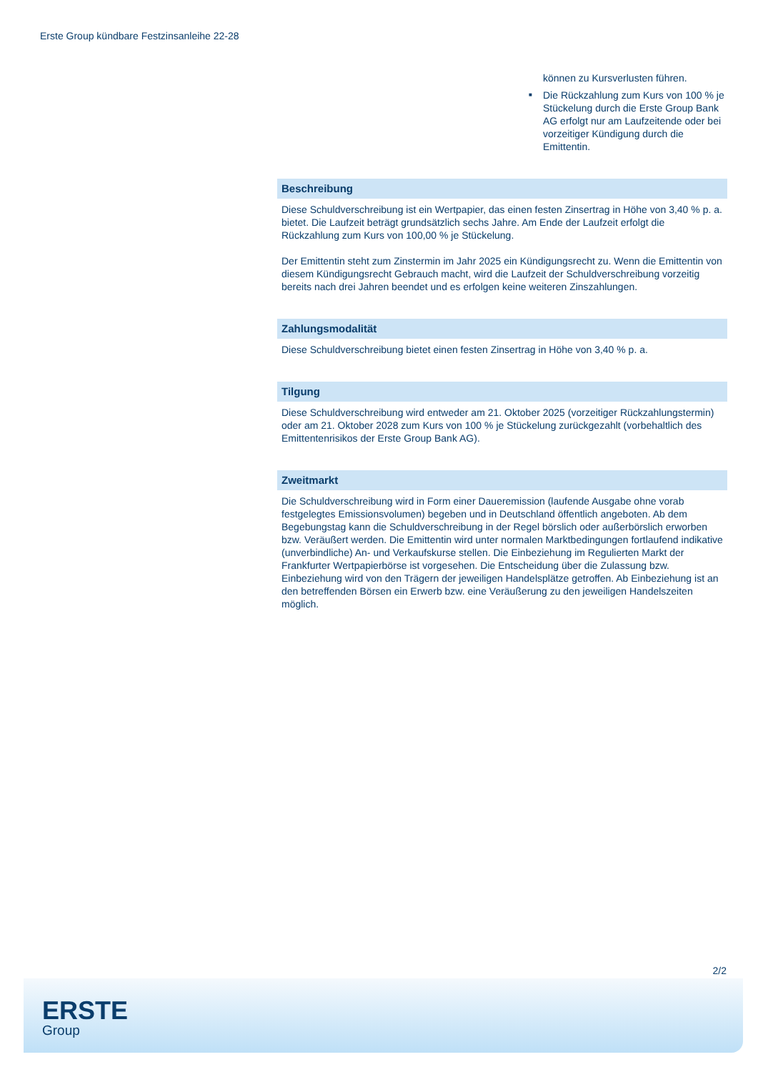Erste Group kündbare Festzinsanleihe 22-28
können zu Kursverlusten führen.
■ Die Rückzahlung zum Kurs von 100 % je Stückelung durch die Erste Group Bank AG erfolgt nur am Laufzeitende oder bei vorzeitiger Kündigung durch die Emittentin.
Beschreibung
Diese Schuldverschreibung ist ein Wertpapier, das einen festen Zinsertrag in Höhe von 3,40 % p. a. bietet. Die Laufzeit beträgt grundsätzlich sechs Jahre. Am Ende der Laufzeit erfolgt die Rückzahlung zum Kurs von 100,00 % je Stückelung.
Der Emittentin steht zum Zinstermin im Jahr 2025 ein Kündigungsrecht zu. Wenn die Emittentin von diesem Kündigungsrecht Gebrauch macht, wird die Laufzeit der Schuldverschreibung vorzeitig bereits nach drei Jahren beendet und es erfolgen keine weiteren Zinszahlungen.
Zahlungsmodalität
Diese Schuldverschreibung bietet einen festen Zinsertrag in Höhe von 3,40 % p. a.
Tilgung
Diese Schuldverschreibung wird entweder am 21. Oktober 2025 (vorzeitiger Rückzahlungstermin) oder am 21. Oktober 2028 zum Kurs von 100 % je Stückelung zurückgezahlt (vorbehaltlich des Emittentenrisikos der Erste Group Bank AG).
Zweitmarkt
Die Schuldverschreibung wird in Form einer Daueremission (laufende Ausgabe ohne vorab festgelegtes Emissionsvolumen) begeben und in Deutschland öffentlich angeboten. Ab dem Begebungstag kann die Schuldverschreibung in der Regel börslich oder außerbörslich erworben bzw. Veräußert werden. Die Emittentin wird unter normalen Marktbedingungen fortlaufend indikative (unverbindliche) An- und Verkaufskurse stellen. Die Einbeziehung im Regulierten Markt der Frankfurter Wertpapierbörse ist vorgesehen. Die Entscheidung über die Zulassung bzw. Einbeziehung wird von den Trägern der jeweiligen Handelsplätze getroffen. Ab Einbeziehung ist an den betreffenden Börsen ein Erwerb bzw. eine Veräußerung zu den jeweiligen Handelszeiten möglich.
2/2
ERSTE
Group